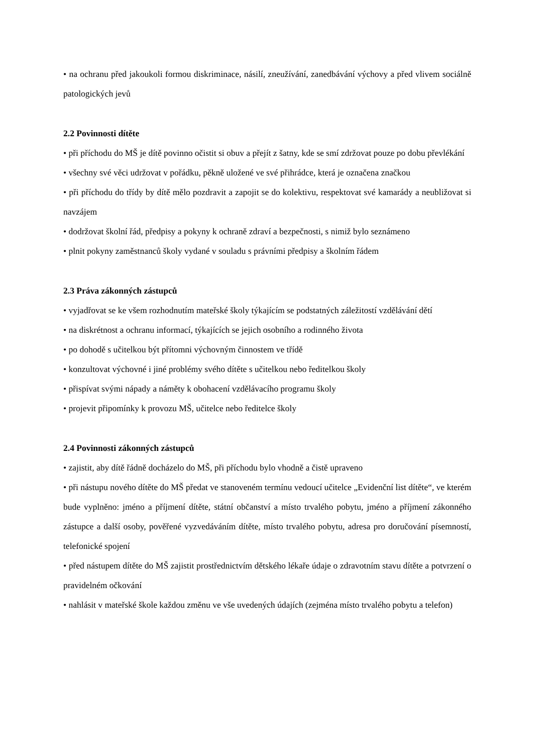• na ochranu před jakoukoli formou diskriminace, násilí, zneužívání, zanedbávání výchovy a před vlivem sociálně patologických jevů
2.2 Povinnosti dítěte
• při příchodu do MŠ je dítě povinno očistit si obuv a přejít z šatny, kde se smí zdržovat pouze po dobu převlékání
• všechny své věci udržovat v pořádku, pěkně uložené ve své přihrádce, která je označena značkou
• při příchodu do třídy by dítě mělo pozdravit a zapojit se do kolektivu, respektovat své kamarády a neubližovat si navzájem
• dodržovat školní řád, předpisy a pokyny k ochraně zdraví a bezpečnosti, s nimiž bylo seznámeno
• plnit pokyny zaměstnanců školy vydané v souladu s právními předpisy a školním řádem
2.3 Práva zákonných zástupců
• vyjadřovat se ke všem rozhodnutím mateřské školy týkajícím se podstatných záležitostí vzdělávání dětí
• na diskrétnost a ochranu informací, týkajících se jejich osobního a rodinného života
• po dohodě s učitelkou být přítomni výchovným činnostem ve třídě
• konzultovat výchovné i jiné problémy svého dítěte s učitelkou nebo ředitelkou školy
• přispívat svými nápady a náměty k obohacení vzdělávacího programu školy
• projevit připomínky k provozu MŠ, učitelce nebo ředitelce školy
2.4 Povinnosti zákonných zástupců
• zajistit, aby dítě řádně docházelo do MŠ, při příchodu bylo vhodně a čistě upraveno
• při nástupu nového dítěte do MŠ předat ve stanoveném termínu vedoucí učitelce „Evidenční list dítěte“, ve kterém bude vyplněno: jméno a příjmení dítěte, státní občanství a místo trvalého pobytu, jméno a příjmení zákonného zástupce a další osoby, pověřené vyzvedáváním dítěte, místo trvalého pobytu, adresa pro doručování písemností, telefonické spojení
• před nástupem dítěte do MŠ zajistit prostřednictvím dětského lékaře údaje o zdravotním stavu dítěte a potvrzení o pravidelném očkování
• nahlásit v mateřské škole každou změnu ve vše uvedených údajích (zejména místo trvalého pobytu a telefon)